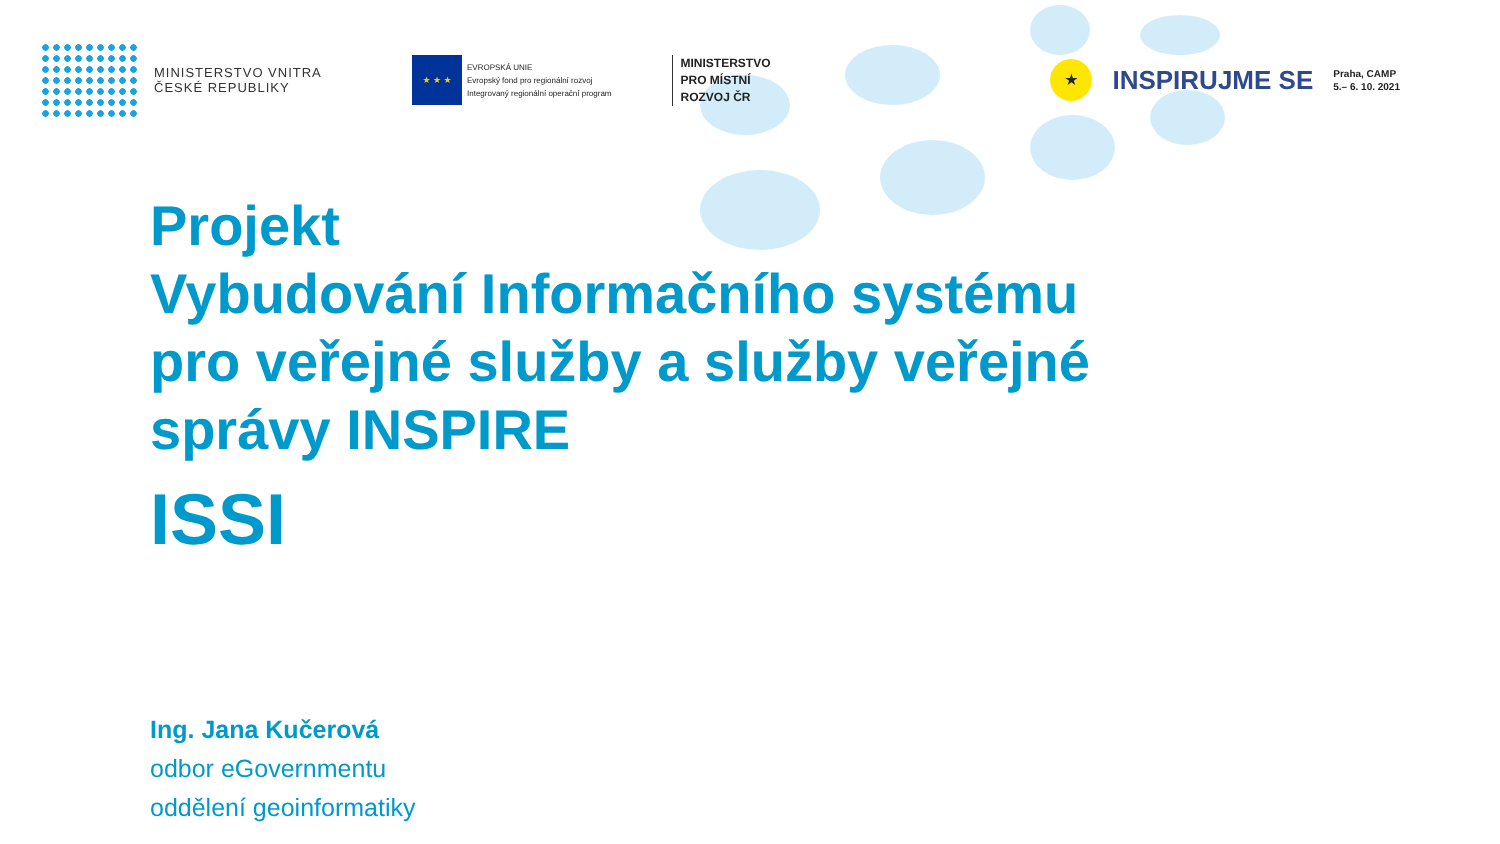MINISTERSTVO VNITRA
ČESKÉ REPUBLIKY
★ ★ ★
EVROPSKÁ UNIE
Evropský fond pro regionální rozvoj
Integrovaný regionální operační program
MINISTERSTVO
PRO MÍSTNÍ
ROZVOJ ČR
★
INSPIRUJME SE
Praha, CAMP
5.– 6. 10. 2021
Projekt
Vybudování Informačního systému
pro veřejné služby a služby veřejné
správy INSPIRE
ISSI
Ing. Jana Kučerová
odbor eGovernmentu
oddělení geoinformatiky